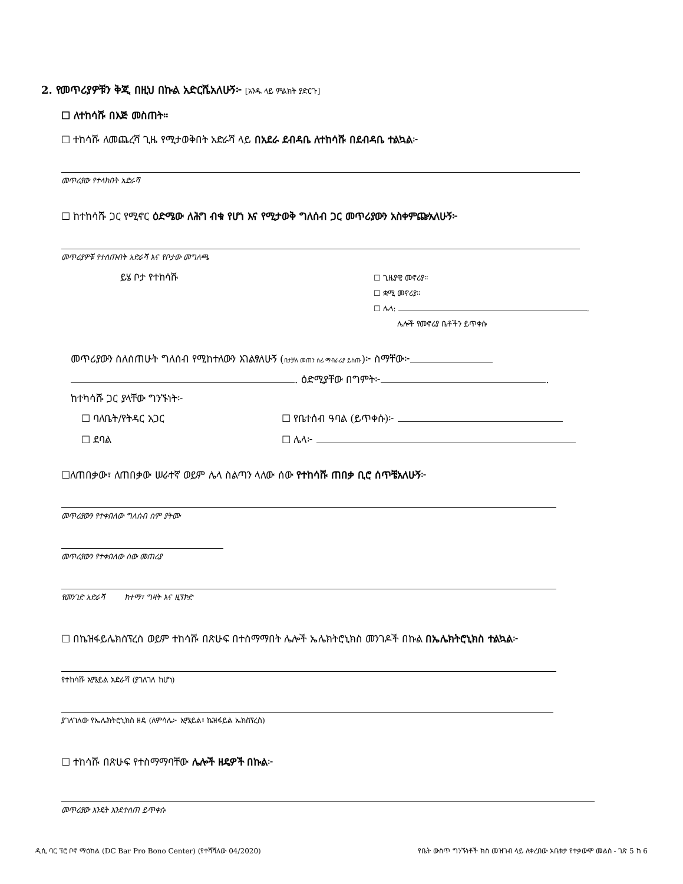2. የመጥሪያዎቹን ቅጂ በዚህ በኩል አድርሼአለሁኝ፦ [አንዱ ላይ ምልክት ያድርጉ]
☐ ለተከሳሹ በእጅ መስጠት።
☐ ተከሳሹ ለመጨረሻ ጊዜ የሚታወቅበት አድራሻ ላይ በአደራ ደብዳቤ ለተከሳሹ በደብዳቤ ተልኳል፦
መጥሪያው የተላከበት አድራሻ
☐ ከተከሳሹ ጋር የሚኖር ዕድሜው ለሕግ ብቁ የሆነ እና የሚታወቅ ግለሰብ ጋር መጥሪያውን አስቀምጬአለሁኝ፦
መጥሪያዎቹ የተሰጡበት አድራሻ እና የቦታው መግለጫ
ይሄ ቦታ የተከሳሹ
☐ ጊዜያዊ መኖሪያ።
☐ ቋሚ መኖሪያ።
☐ ሌላ: .
ሌሎች የመኖሪያ ቤቶችን ይጥቀሱ
መጥሪያውን ስለሰጠሁት ግለሰብ የሚከተለውን እገልፃለሁኝ (በታቻለ መጠን ሰፊ ማብራሪያ ይስጡ)፦ ስማቸው፦
. ዕድሚያቸው በግምት፦ .
ከተካሳሹ ጋር ያላቸው ግንኙነት፦
☐ ባለቤት/የትዳር አጋር
☐ ደባል
☐ የቤተሰብ ዓባል (ይጥቀሱ)፦
☐ ሌላ፦
☐ለጠበቃው፣ ለጠበቃው ሠራተኛ ወይም ሌላ ስልጣን ላለው ሰው የተከሳሹ ጠበቃ ቢሮ ሰጥቼአለሁኝ፦
መጥሪያውን የተቀበለው ግለሰብ ስም ያትሙ
መጥሪያውን የተቀበለው ሰው መጠሪያ
የመንገድ አድራሻ ከተማ፣ ግዛት እና ዚፕኮድ
☐ በኬዝፋይሌክስፕረስ ወይም ተከሳሹ በጽሁፍ በተስማማበት ሌሎች ኤሌክትሮኒክስ መንገዶች በኩል በኤሌክትሮኒክስ ተልኳል፦
የተከሳሹ ኢሜይል አድራሻ (ያገለገለ ከሆነ)
ያገለገለው የኤሌክትሮኒክስ ዘዴ (ለምሳሌ፦ ኢሜይል፣ ኬዝፋይል ኤክስፕረስ)
☐ ተከሳሹ በጽሁፍ የተስማማባቸው ሌሎች ዘዴዎች በኩል፦
መጥሪያው እንዴት እንደተሰጠ ይጥቀሱ
ዲሲ ባር ፕሮ ቦኖ ማዕከል (DC Bar Pro Bono Center) (የተሻሻለው 04/2020) የቤት ውስጥ ግንኙነቶች ክስ መዝገብ ላይ ለቀረበው አቤቱታ የተቃውሞ መልስ - ገጽ 5 ከ 6